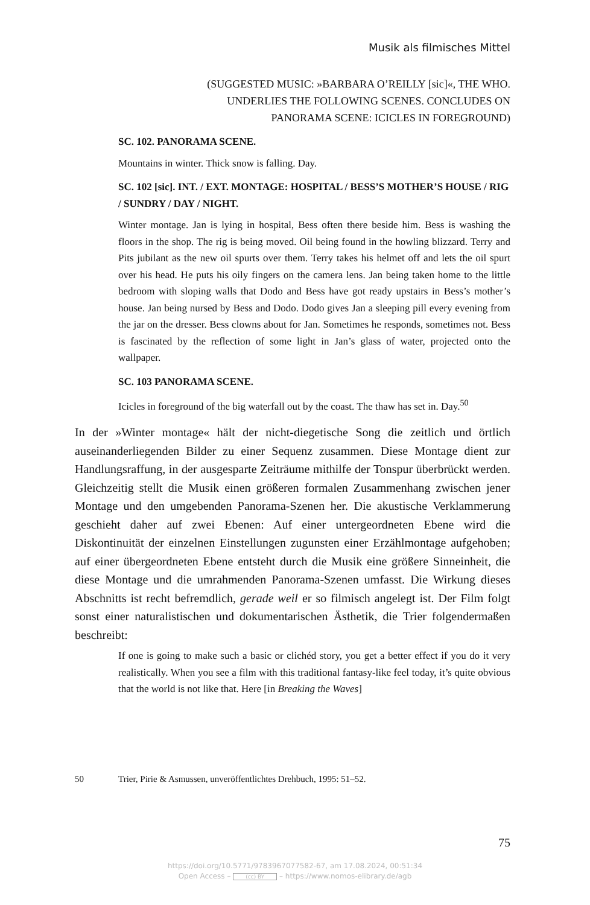Musik als filmisches Mittel
(SUGGESTED MUSIC: »BARBARA O’REILLY [sic]«, THE WHO.
UNDERLIES THE FOLLOWING SCENES. CONCLUDES ON
PANORAMA SCENE: ICICLES IN FOREGROUND)
SC. 102. PANORAMA SCENE.
Mountains in winter. Thick snow is falling. Day.
SC. 102 [sic]. INT. / EXT. MONTAGE: HOSPITAL / BESS’S MOTHER’S HOUSE / RIG / SUNDRY / DAY / NIGHT.
Winter montage. Jan is lying in hospital, Bess often there beside him. Bess is washing the floors in the shop. The rig is being moved. Oil being found in the howling blizzard. Terry and Pits jubilant as the new oil spurts over them. Terry takes his helmet off and lets the oil spurt over his head. He puts his oily fingers on the camera lens. Jan being taken home to the little bedroom with sloping walls that Dodo and Bess have got ready upstairs in Bess’s mother’s house. Jan being nursed by Bess and Dodo. Dodo gives Jan a sleeping pill every evening from the jar on the dresser. Bess clowns about for Jan. Sometimes he responds, sometimes not. Bess is fascinated by the reflection of some light in Jan’s glass of water, projected onto the wallpaper.
SC. 103 PANORAMA SCENE.
Icicles in foreground of the big waterfall out by the coast. The thaw has set in. Day.<sup>50</sup>
In der »Winter montage« hält der nicht-diegetische Song die zeitlich und örtlich auseinanderliegenden Bilder zu einer Sequenz zusammen. Diese Montage dient zur Handlungsraffung, in der ausgesparte Zeiträume mithilfe der Tonspur überbrückt werden. Gleichzeitig stellt die Musik einen größeren formalen Zusammenhang zwischen jener Montage und den umgebenden Panorama-Szenen her. Die akustische Verklammerung geschieht daher auf zwei Ebenen: Auf einer untergeordneten Ebene wird die Diskontinuität der einzelnen Einstellungen zugunsten einer Erzählmontage aufgehoben; auf einer übergeordneten Ebene entsteht durch die Musik eine größere Sinneinheit, die diese Montage und die umrahmenden Panorama-Szenen umfasst. Die Wirkung dieses Abschnitts ist recht befremdlich, gerade weil er so filmisch angelegt ist. Der Film folgt sonst einer naturalistischen und dokumentarischen Ästhetik, die Trier folgendermaßen beschreibt:
If one is going to make such a basic or clichéd story, you get a better effect if you do it very realistically. When you see a film with this traditional fantasy-like feel today, it’s quite obvious that the world is not like that. Here [in Breaking the Waves]
50 Trier, Pirie & Asmussen, unveröffentlichtes Drehbuch, 1995: 51–52.
75
https://doi.org/10.5771/9783967077582-67, am 17.08.2024, 00:51:34
Open Access – (cc) BY – https://www.nomos-elibrary.de/agb